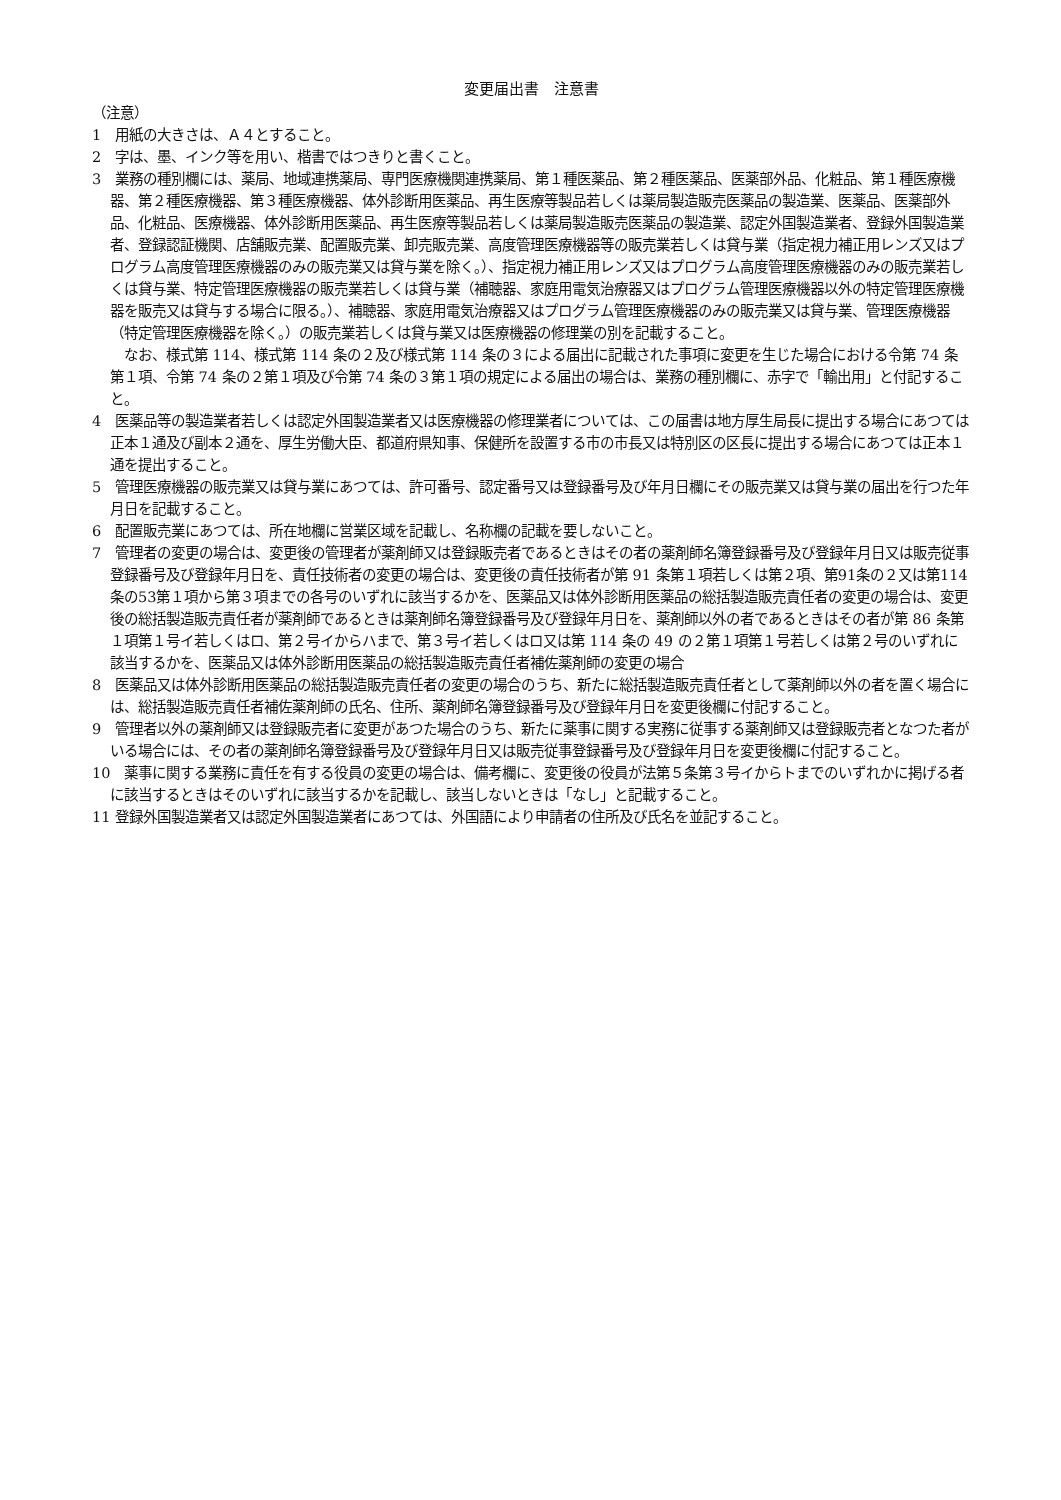変更届出書　注意書
（注意）
1　用紙の大きさは、Ａ４とすること。
2　字は、墨、インク等を用い、楷書ではつきりと書くこと。
3　業務の種別欄には、薬局、地域連携薬局、専門医療機関連携薬局、第１種医薬品、第２種医薬品、医薬部外品、化粧品、第１種医療機器、第２種医療機器、第３種医療機器、体外診断用医薬品、再生医療等製品若しくは薬局製造販売医薬品の製造業、医薬品、医薬部外品、化粧品、医療機器、体外診断用医薬品、再生医療等製品若しくは薬局製造販売医薬品の製造業、認定外国製造業者、登録外国製造業者、登録認証機関、店舗販売業、配置販売業、卸売販売業、高度管理医療機器等の販売業若しくは貸与業（指定視力補正用レンズ又はプログラム高度管理医療機器のみの販売業又は貸与業を除く。）、指定視力補正用レンズ又はプログラム高度管理医療機器のみの販売業若しくは貸与業、特定管理医療機器の販売業若しくは貸与業（補聴器、家庭用電気治療器又はプログラム管理医療機器以外の特定管理医療機器を販売又は貸与する場合に限る。）、補聴器、家庭用電気治療器又はプログラム管理医療機器のみの販売業又は貸与業、管理医療機器（特定管理医療機器を除く。）の販売業若しくは貸与業又は医療機器の修理業の別を記載すること。
なお、様式第 114、様式第 114 条の２及び様式第 114 条の３による届出に記載された事項に変更を生じた場合における令第 74 条第１項、令第 74 条の２第１項及び令第 74 条の３第１項の規定による届出の場合は、業務の種別欄に、赤字で「輸出用」と付記すること。
4　医薬品等の製造業者若しくは認定外国製造業者又は医療機器の修理業者については、この届書は地方厚生局長に提出する場合にあつては正本１通及び副本２通を、厚生労働大臣、都道府県知事、保健所を設置する市の市長又は特別区の区長に提出する場合にあつては正本１通を提出すること。
5　管理医療機器の販売業又は貸与業にあつては、許可番号、認定番号又は登録番号及び年月日欄にその販売業又は貸与業の届出を行つた年月日を記載すること。
6　配置販売業にあつては、所在地欄に営業区域を記載し、名称欄の記載を要しないこと。
7　管理者の変更の場合は、変更後の管理者が薬剤師又は登録販売者であるときはその者の薬剤師名簿登録番号及び登録年月日又は販売従事登録番号及び登録年月日を、責任技術者の変更の場合は、変更後の責任技術者が第 91 条第１項若しくは第２項、第91条の２又は第114条の53第１項から第３項までの各号のいずれに該当するかを、医薬品又は体外診断用医薬品の総括製造販売責任者の変更の場合は、変更後の総括製造販売責任者が薬剤師であるときは薬剤師名簿登録番号及び登録年月日を、薬剤師以外の者であるときはその者が第 86 条第１項第１号イ若しくはロ、第２号イからハまで、第３号イ若しくはロ又は第 114 条の 49 の２第１項第１号若しくは第２号のいずれに該当するかを、医薬品又は体外診断用医薬品の総括製造販売責任者補佐薬剤師の変更の場合
8　医薬品又は体外診断用医薬品の総括製造販売責任者の変更の場合のうち、新たに総括製造販売責任者として薬剤師以外の者を置く場合には、総括製造販売責任者補佐薬剤師の氏名、住所、薬剤師名簿登録番号及び登録年月日を変更後欄に付記すること。
9　管理者以外の薬剤師又は登録販売者に変更があつた場合のうち、新たに薬事に関する実務に従事する薬剤師又は登録販売者となつた者がいる場合には、その者の薬剤師名簿登録番号及び登録年月日又は販売従事登録番号及び登録年月日を変更後欄に付記すること。
10　薬事に関する業務に責任を有する役員の変更の場合は、備考欄に、変更後の役員が法第５条第３号イからトまでのいずれかに掲げる者に該当するときはそのいずれに該当するかを記載し、該当しないときは「なし」と記載すること。
11 登録外国製造業者又は認定外国製造業者にあつては、外国語により申請者の住所及び氏名を並記すること。